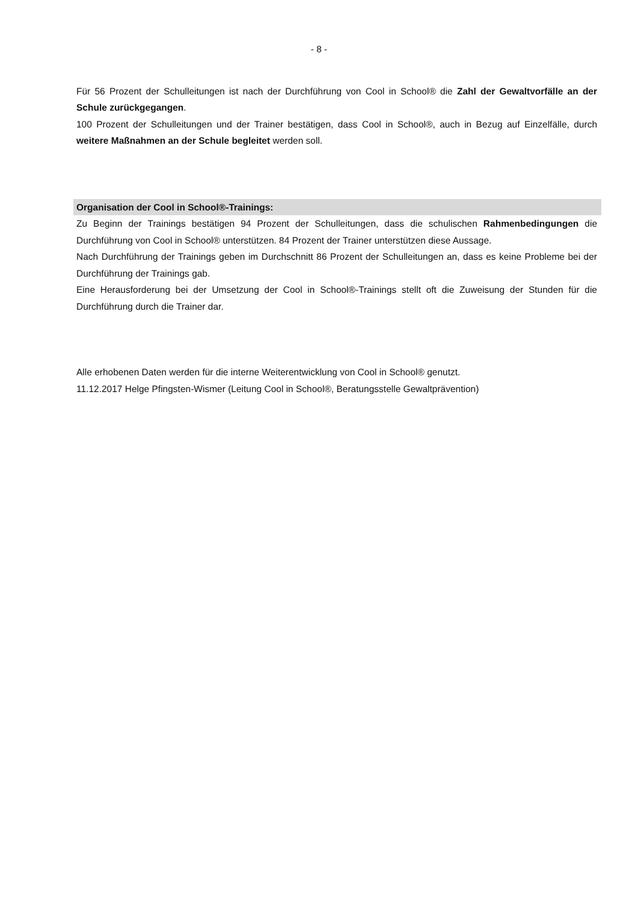- 8 -
Für 56 Prozent der Schulleitungen ist nach der Durchführung von Cool in School® die Zahl der Gewaltvorfälle an der Schule zurückgegangen.
100 Prozent der Schulleitungen und der Trainer bestätigen, dass Cool in School®, auch in Bezug auf Einzelfälle, durch weitere Maßnahmen an der Schule begleitet werden soll.
Organisation der Cool in School®-Trainings:
Zu Beginn der Trainings bestätigen 94 Prozent der Schulleitungen, dass die schulischen Rahmenbedingungen die Durchführung von Cool in School® unterstützen. 84 Prozent der Trainer unterstützen diese Aussage.
Nach Durchführung der Trainings geben im Durchschnitt 86 Prozent der Schulleitungen an, dass es keine Probleme bei der Durchführung der Trainings gab.
Eine Herausforderung bei der Umsetzung der Cool in School®-Trainings stellt oft die Zuweisung der Stunden für die Durchführung durch die Trainer dar.
Alle erhobenen Daten werden für die interne Weiterentwicklung von Cool in School® genutzt.
11.12.2017 Helge Pfingsten-Wismer (Leitung Cool in School®, Beratungsstelle Gewaltprävention)